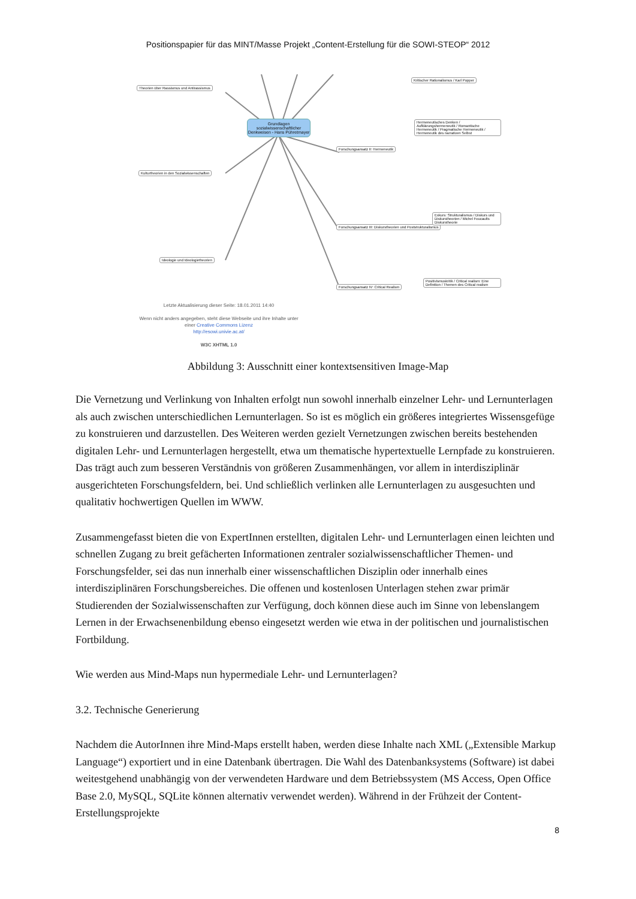Positionspapier für das MINT/Masse Projekt „Content-Erstellung für die SOWI-STEOP“ 2012
Theorien über Rassismus und Antirassismus
Kritischer Rationalismus / Karl Popper
Grundlagen sozialwissenschaftlicher Denkweisen - Hans Pühretmayer
Forschungsansatz II: Hermeneutik
Hermeneutisches Denken / Aufklärungshermeneutik / Romantische Hermeneutik / Pragmatische Hermeneutik / Hermeneutik des narrativen Selbst
Kulturtheorien in den Sozialwissenschaften
Forschungsansatz III: Diskurstheorien und Poststrukturalismus
Exkurs: Strukturalismus / Diskurs und Diskurstheorien / Michel Foucaults Diskurstheorie
Ideologie und Ideologietheorien
Forschungsansatz IV: Critical Realism
Positivismuskritik / Critical realism: Eine Definition / Themen des Critical realism
Letzte Aktualisierung dieser Seite: 18.01.2011 14:40
Wenn nicht anders angegeben, steht diese Webseite und ihre Inhalte unter einer Creative Commons Lizenz
http://esowi.univie.ac.at/
W3C XHTML 1.0
Abbildung 3: Ausschnitt einer kontextsensitiven Image-Map
Die Vernetzung und Verlinkung von Inhalten erfolgt nun sowohl innerhalb einzelner Lehr- und Lernunterlagen als auch zwischen unterschiedlichen Lernunterlagen. So ist es möglich ein größeres integriertes Wissensgefüge zu konstruieren und darzustellen. Des Weiteren werden gezielt Vernetzungen zwischen bereits bestehenden digitalen Lehr- und Lernunterlagen hergestellt, etwa um thematische hypertextuelle Lernpfade zu konstruieren. Das trägt auch zum besseren Verständnis von größeren Zusammenhängen, vor allem in interdisziplinär ausgerichteten Forschungsfeldern, bei. Und schließlich verlinken alle Lernunterlagen zu ausgesuchten und qualitativ hochwertigen Quellen im WWW.
Zusammengefasst bieten die von ExpertInnen erstellten, digitalen Lehr- und Lernunterlagen einen leichten und schnellen Zugang zu breit gefächerten Informationen zentraler sozialwissenschaftlicher Themen- und Forschungsfelder, sei das nun innerhalb einer wissenschaftlichen Disziplin oder innerhalb eines interdisziplinären Forschungsbereiches. Die offenen und kostenlosen Unterlagen stehen zwar primär Studierenden der Sozialwissenschaften zur Verfügung, doch können diese auch im Sinne von lebenslangem Lernen in der Erwachsenenbildung ebenso eingesetzt werden wie etwa in der politischen und journalistischen Fortbildung.
Wie werden aus Mind-Maps nun hypermediale Lehr- und Lernunterlagen?
3.2. Technische Generierung
Nachdem die AutorInnen ihre Mind-Maps erstellt haben, werden diese Inhalte nach XML („Extensible Markup Language“) exportiert und in eine Datenbank übertragen. Die Wahl des Datenbanksystems (Software) ist dabei weitestgehend unabhängig von der verwendeten Hardware und dem Betriebssystem (MS Access, Open Office Base 2.0, MySQL, SQLite können alternativ verwendet werden). Während in der Frühzeit der Content-Erstellungsprojekte
8